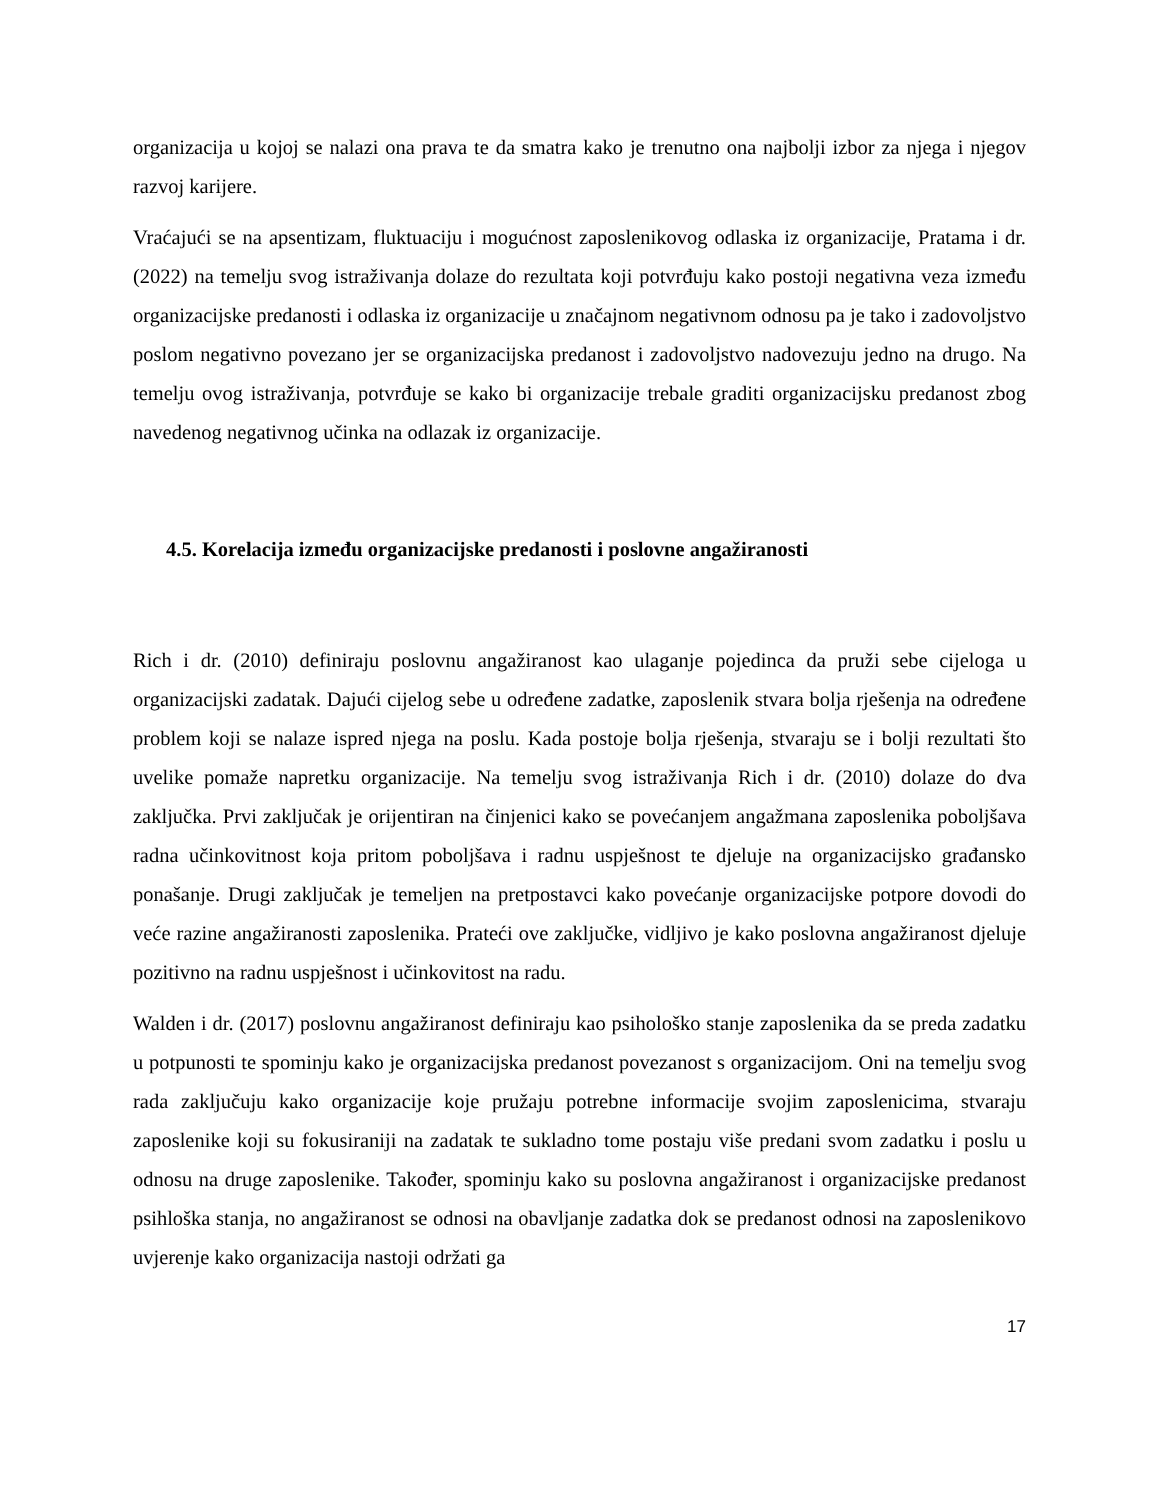organizacija u kojoj se nalazi ona prava te da smatra kako je trenutno ona najbolji izbor za njega i njegov razvoj karijere.
Vraćajući se na apsentizam, fluktuaciju i mogućnost zaposlenikovog odlaska iz organizacije, Pratama i dr. (2022) na temelju svog istraživanja dolaze do rezultata koji potvrđuju kako postoji negativna veza između organizacijske predanosti i odlaska iz organizacije u značajnom negativnom odnosu pa je tako i zadovoljstvo poslom negativno povezano jer se organizacijska predanost i zadovoljstvo nadovezuju jedno na drugo. Na temelju ovog istraživanja, potvrđuje se kako bi organizacije trebale graditi organizacijsku predanost zbog navedenog negativnog učinka na odlazak iz organizacije.
4.5. Korelacija između organizacijske predanosti i poslovne angažiranosti
Rich i dr. (2010) definiraju poslovnu angažiranost kao ulaganje pojedinca da pruži sebe cijeloga u organizacijski zadatak. Dajući cijelog sebe u određene zadatke, zaposlenik stvara bolja rješenja na određene problem koji se nalaze ispred njega na poslu. Kada postoje bolja rješenja, stvaraju se i bolji rezultati što uvelike pomaže napretku organizacije. Na temelju svog istraživanja Rich i dr. (2010) dolaze do dva zaključka. Prvi zaključak je orijentiran na činjenici kako se povećanjem angažmana zaposlenika poboljšava radna učinkovitnost koja pritom poboljšava i radnu uspješnost te djeluje na organizacijsko građansko ponašanje. Drugi zaključak je temeljen na pretpostavci kako povećanje organizacijske potpore dovodi do veće razine angažiranosti zaposlenika. Prateći ove zaključke, vidljivo je kako poslovna angažiranost djeluje pozitivno na radnu uspješnost i učinkovitost na radu.
Walden i dr. (2017) poslovnu angažiranost definiraju kao psihološko stanje zaposlenika da se preda zadatku u potpunosti te spominju kako je organizacijska predanost povezanost s organizacijom. Oni na temelju svog rada zaključuju kako organizacije koje pružaju potrebne informacije svojim zaposlenicima, stvaraju zaposlenike koji su fokusiraniji na zadatak te sukladno tome postaju više predani svom zadatku i poslu u odnosu na druge zaposlenike. Također, spominju kako su poslovna angažiranost i organizacijske predanost psihloška stanja, no angažiranost se odnosi na obavljanje zadatka dok se predanost odnosi na zaposlenikovo uvjerenje kako organizacija nastoji održati ga
17